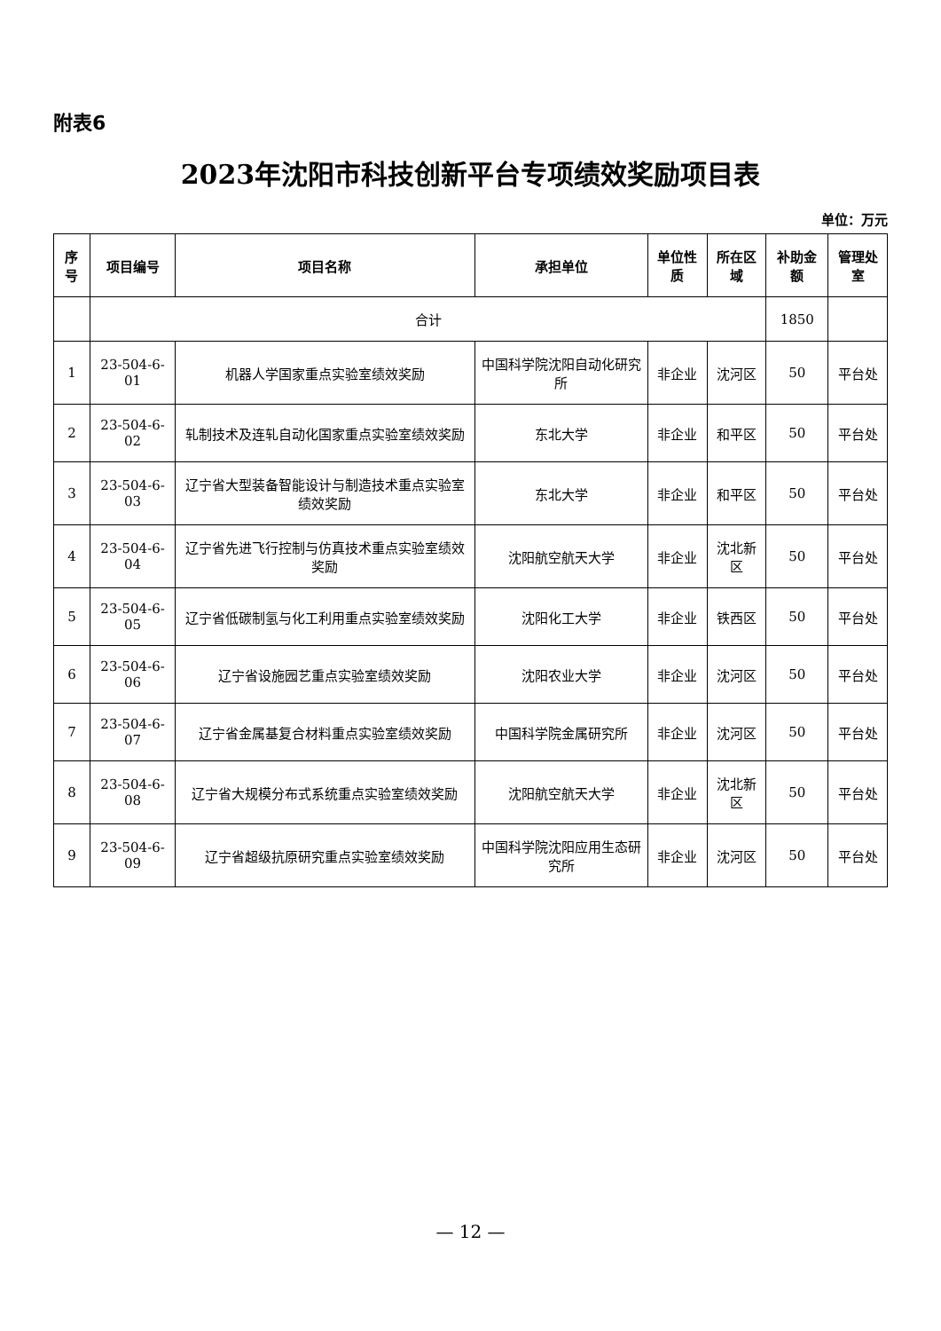附表6
2023年沈阳市科技创新平台专项绩效奖励项目表
单位：万元
| 序号 | 项目编号 | 项目名称 | 承担单位 | 单位性质 | 所在区域 | 补助金额 | 管理处室 |
| --- | --- | --- | --- | --- | --- | --- | --- |
| | 合计 | | | | | 1850 | |
| 1 | 23-504-6-01 | 机器人学国家重点实验室绩效奖励 | 中国科学院沈阳自动化研究所 | 非企业 | 沈河区 | 50 | 平台处 |
| 2 | 23-504-6-02 | 轧制技术及连轧自动化国家重点实验室绩效奖励 | 东北大学 | 非企业 | 和平区 | 50 | 平台处 |
| 3 | 23-504-6-03 | 辽宁省大型装备智能设计与制造技术重点实验室绩效奖励 | 东北大学 | 非企业 | 和平区 | 50 | 平台处 |
| 4 | 23-504-6-04 | 辽宁省先进飞行控制与仿真技术重点实验室绩效奖励 | 沈阳航空航天大学 | 非企业 | 沈北新区 | 50 | 平台处 |
| 5 | 23-504-6-05 | 辽宁省低碳制氢与化工利用重点实验室绩效奖励 | 沈阳化工大学 | 非企业 | 铁西区 | 50 | 平台处 |
| 6 | 23-504-6-06 | 辽宁省设施园艺重点实验室绩效奖励 | 沈阳农业大学 | 非企业 | 沈河区 | 50 | 平台处 |
| 7 | 23-504-6-07 | 辽宁省金属基复合材料重点实验室绩效奖励 | 中国科学院金属研究所 | 非企业 | 沈河区 | 50 | 平台处 |
| 8 | 23-504-6-08 | 辽宁省大规模分布式系统重点实验室绩效奖励 | 沈阳航空航天大学 | 非企业 | 沈北新区 | 50 | 平台处 |
| 9 | 23-504-6-09 | 辽宁省超级抗原研究重点实验室绩效奖励 | 中国科学院沈阳应用生态研究所 | 非企业 | 沈河区 | 50 | 平台处 |
— 12 —